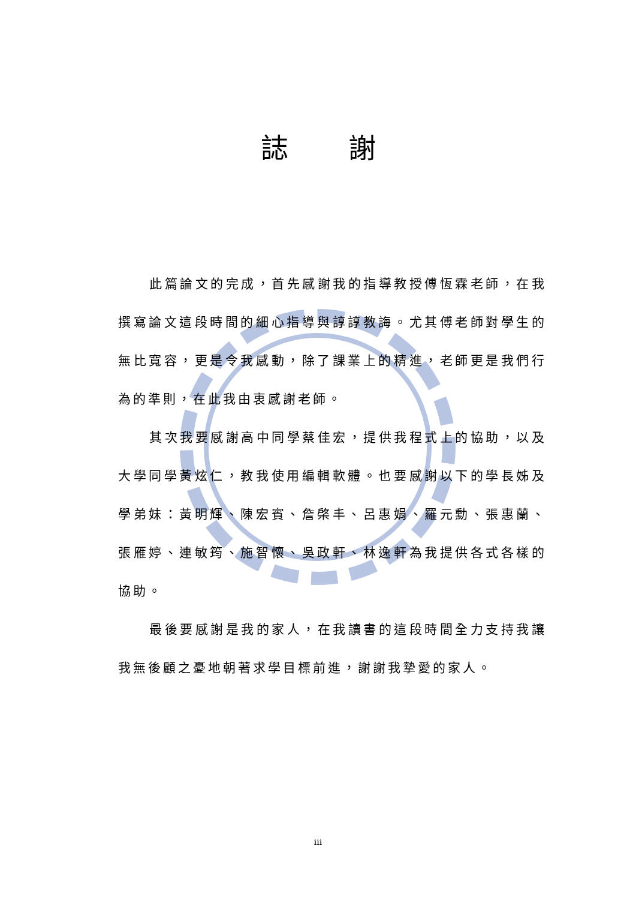誌謝
此篇論文的完成，首先感謝我的指導教授傅恆霖老師，在我撰寫論文這段時間的細心指導與諄諄教誨。尤其傅老師對學生的無比寬容，更是令我感動，除了課業上的精進，老師更是我們行為的準則，在此我由衷感謝老師。
其次我要感謝高中同學蔡佳宏，提供我程式上的協助，以及大學同學黃炫仁，教我使用編輯軟體。也要感謝以下的學長姊及學弟妹：黃明輝、陳宏賓、詹棨丰、呂惠娟、羅元勳、張惠蘭、張雁婷、連敏筠、施智懷、吳政軒、林逸軒為我提供各式各樣的協助。
最後要感謝是我的家人，在我讀書的這段時間全力支持我讓我無後顧之憂地朝著求學目標前進，謝謝我摯愛的家人。
iii